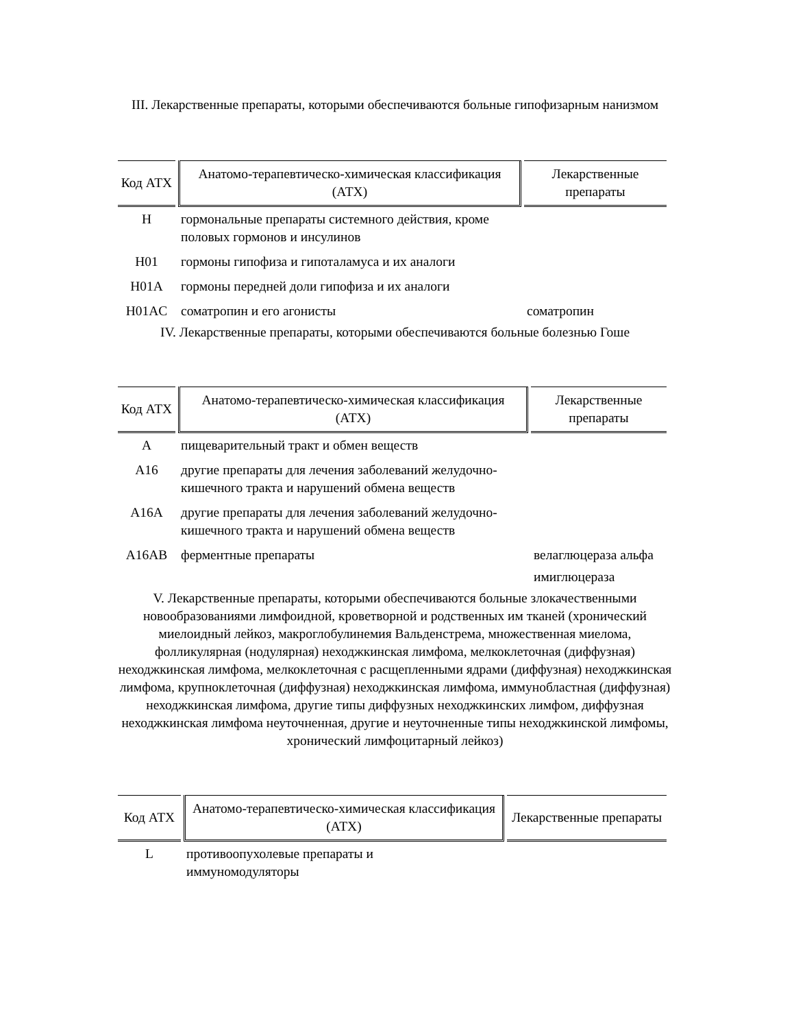III. Лекарственные препараты, которыми обеспечиваются больные гипофизарным нанизмом
| Код АТХ | Анатомо-терапевтическо-химическая классификация (АТХ) | Лекарственные препараты |
| --- | --- | --- |
| H | гормональные препараты системного действия, кроме половых гормонов и инсулинов | |
| H01 | гормоны гипофиза и гипоталамуса и их аналоги | |
| H01A | гормоны передней доли гипофиза и их аналоги | |
| H01AC | соматропин и его агонисты | соматропин |
IV. Лекарственные препараты, которыми обеспечиваются больные болезнью Гоше
| Код АТХ | Анатомо-терапевтическо-химическая классификация (АТХ) | Лекарственные препараты |
| --- | --- | --- |
| A | пищеварительный тракт и обмен веществ | |
| A16 | другие препараты для лечения заболеваний желудочно-кишечного тракта и нарушений обмена веществ | |
| A16A | другие препараты для лечения заболеваний желудочно-кишечного тракта и нарушений обмена веществ | |
| A16AB | ферментные препараты | велаглюцераза альфа имиглюцераза |
V. Лекарственные препараты, которыми обеспечиваются больные злокачественными новообразованиями лимфоидной, кроветворной и родственных им тканей (хронический миелоидный лейкоз, макроглобулинемия Вальденстрема, множественная миелома, фолликулярная (нодулярная) неходжкинская лимфома, мелкоклеточная (диффузная) неходжкинская лимфома, мелкоклеточная с расщепленными ядрами (диффузная) неходжкинская лимфома, крупноклеточная (диффузная) неходжкинская лимфома, иммунобластная (диффузная) неходжкинская лимфома, другие типы диффузных неходжкинских лимфом, диффузная неходжкинская лимфома неуточненная, другие и неуточненные типы неходжкинской лимфомы, хронический лимфоцитарный лейкоз)
| Код АТХ | Анатомо-терапевтическо-химическая классификация (АТХ) | Лекарственные препараты |
| --- | --- | --- |
| L | противоопухолевые препараты и иммуномодуляторы | |